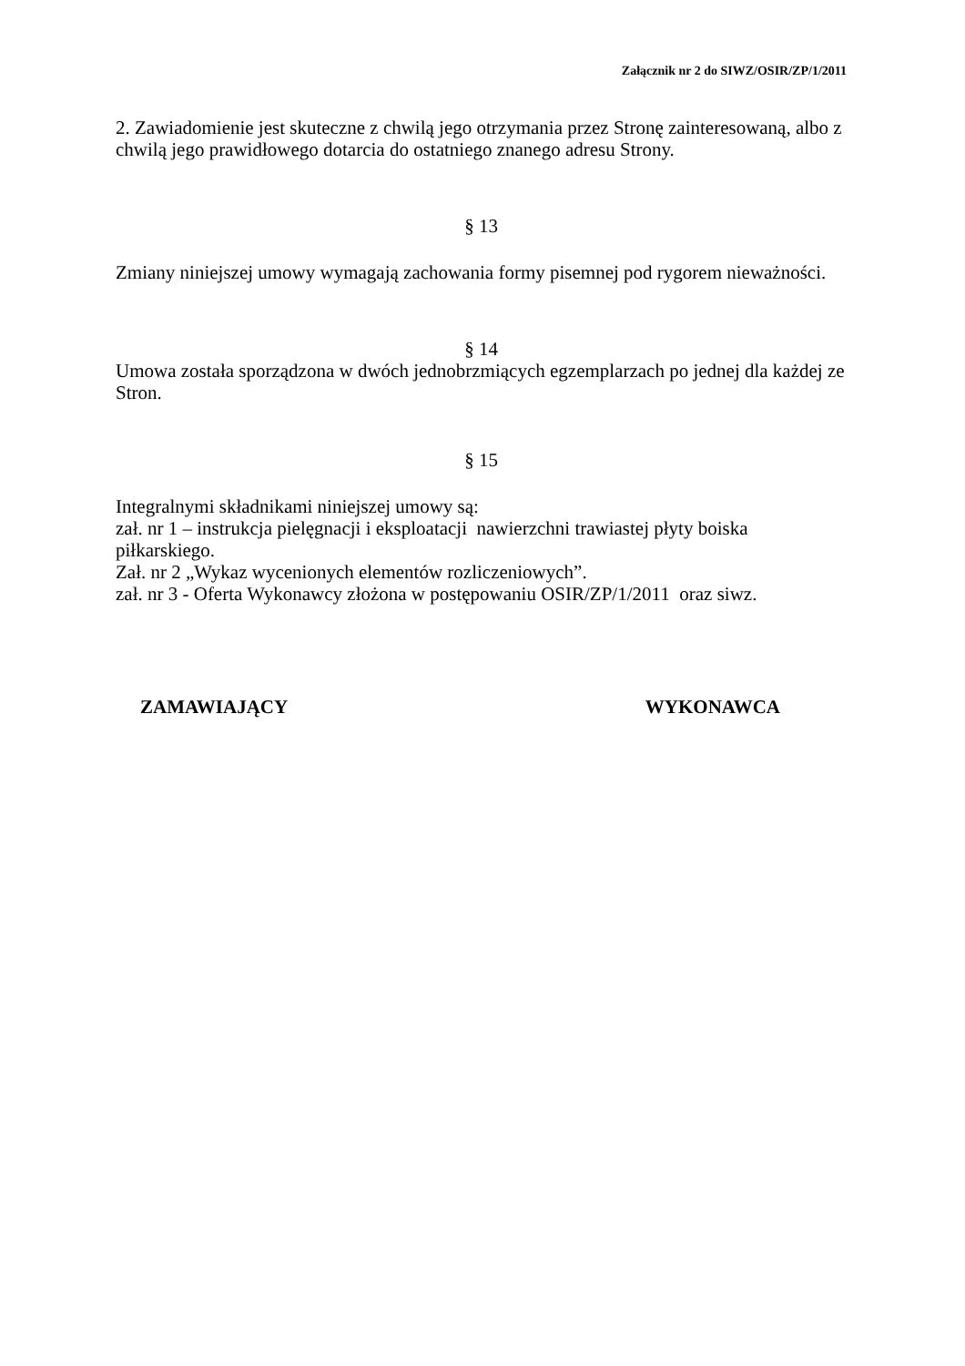Załącznik nr 2 do SIWZ/OSIR/ZP/1/2011
2. Zawiadomienie jest skuteczne z chwilą jego otrzymania przez Stronę zainteresowaną, albo z chwilą jego prawidłowego dotarcia do ostatniego znanego adresu Strony.
§ 13
Zmiany niniejszej umowy wymagają zachowania formy pisemnej pod rygorem nieważności.
§ 14
Umowa została sporządzona w dwóch jednobrzmiących egzemplarzach po jednej dla każdej ze Stron.
§ 15
Integralnymi składnikami niniejszej umowy są:
zał. nr 1 – instrukcja pielęgnacji i eksploatacji nawierzchni trawiastej płyty boiska piłkarskiego.
Zał. nr 2 „Wykaz wycenionych elementów rozliczeniowych”.
zał. nr 3 - Oferta Wykonawcy złożona w postępowaniu OSIR/ZP/1/2011 oraz siwz.
ZAMAWIAJĄCY WYKONAWCA